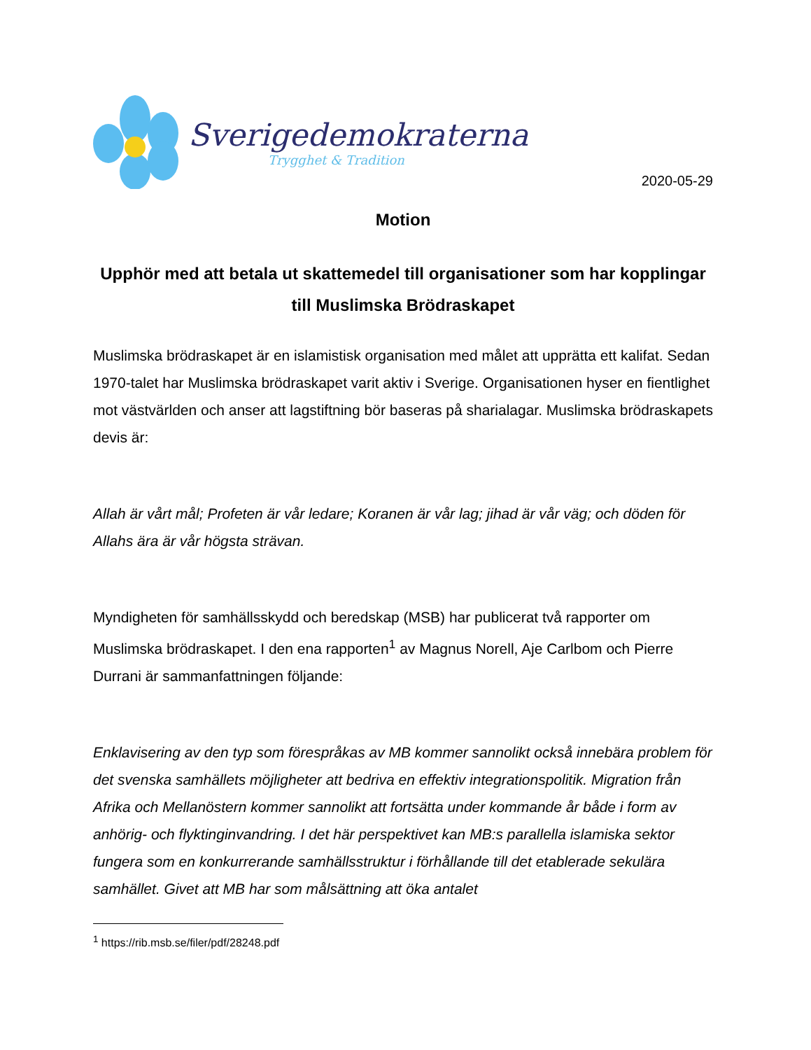Sverigedemokraterna
Trygghet & Tradition
2020-05-29
Motion
Upphör med att betala ut skattemedel till organisationer som har kopplingar till Muslimska Brödraskapet
Muslimska brödraskapet är en islamistisk organisation med målet att upprätta ett kalifat. Sedan 1970-talet har Muslimska brödraskapet varit aktiv i Sverige. Organisationen hyser en fientlighet mot västvärlden och anser att lagstiftning bör baseras på sharialagar. Muslimska brödraskapets devis är:
Allah är vårt mål; Profeten är vår ledare; Koranen är vår lag; jihad är vår väg; och döden för Allahs ära är vår högsta strävan.
Myndigheten för samhällsskydd och beredskap (MSB) har publicerat två rapporter om Muslimska brödraskapet. I den ena rapporten<sup>1</sup> av Magnus Norell, Aje Carlbom och Pierre Durrani är sammanfattningen följande:
Enklavisering av den typ som förespråkas av MB kommer sannolikt också innebära problem för det svenska samhällets möjligheter att bedriva en effektiv integrationspolitik. Migration från Afrika och Mellanöstern kommer sannolikt att fortsätta under kommande år både i form av anhörig- och flyktinginvandring. I det här perspektivet kan MB:s parallella islamiska sektor fungera som en konkurrerande samhällsstruktur i förhållande till det etablerade sekulära samhället. Givet att MB har som målsättning att öka antalet
<sup>1</sup> https://rib.msb.se/filer/pdf/28248.pdf